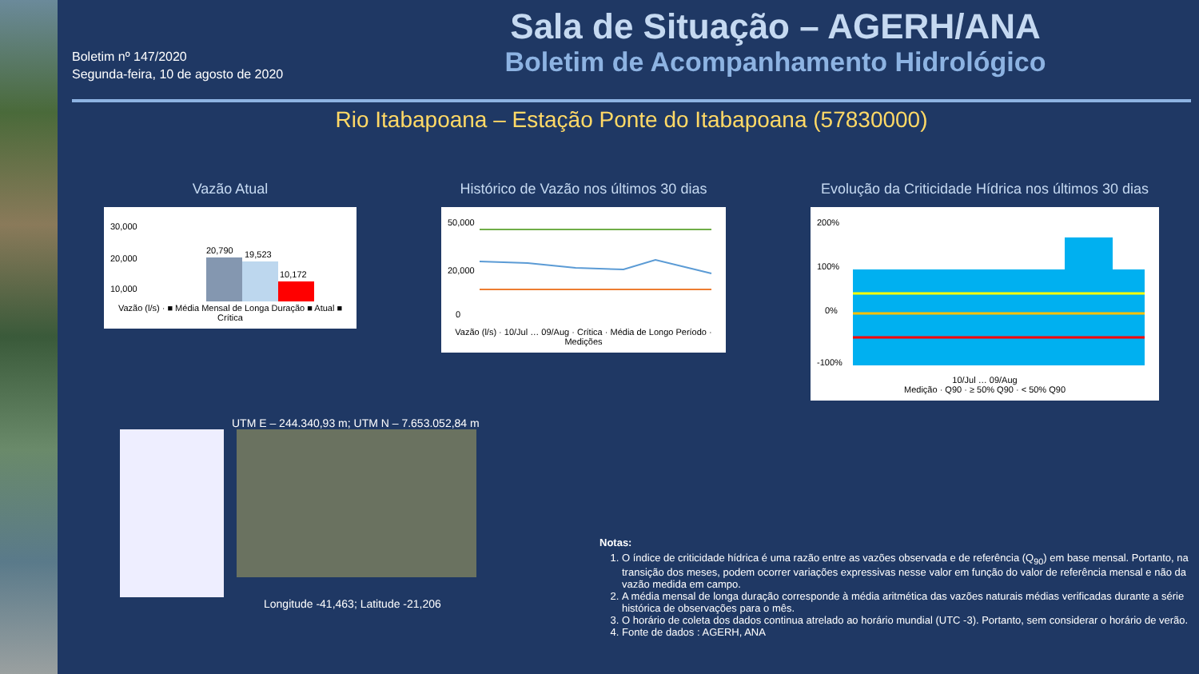Boletim nº 147/2020
Segunda-feira, 10 de agosto de 2020
Sala de Situação – AGERH/ANA
Boletim de Acompanhamento Hidrológico
Rio Itabapoana – Estação Ponte do Itabapoana (57830000)
Vazão Atual
30,000
20,000
10,000
20,790
19,523
10,172
Vazão (l/s) · ■ Média Mensal de Longa Duração ■ Atual ■ Crítica
Histórico de Vazão nos últimos 30 dias
50,000
20,000
0
Vazão (l/s) · 10/Jul … 09/Aug · Crítica · Média de Longo Período · Medições
Evolução da Criticidade Hídrica nos últimos 30 dias
200%
100%
0%
-100%
10/Jul … 09/Aug
Medição · Q90 · ≥ 50% Q90 · < 50% Q90
UTM E – 244.340,93 m; UTM N – 7.653.052,84 m
Longitude -41,463; Latitude -21,206
Notas:
1. O índice de criticidade hídrica é uma razão entre as vazões observada e de referência (Q<sub>90</sub>) em base mensal. Portanto, na transição dos meses, podem ocorrer variações expressivas nesse valor em função do valor de referência mensal e não da vazão medida em campo.
2. A média mensal de longa duração corresponde à média aritmética das vazões naturais médias verificadas durante a série histórica de observações para o mês.
3. O horário de coleta dos dados continua atrelado ao horário mundial (UTC -3). Portanto, sem considerar o horário de verão.
4. Fonte de dados : AGERH, ANA